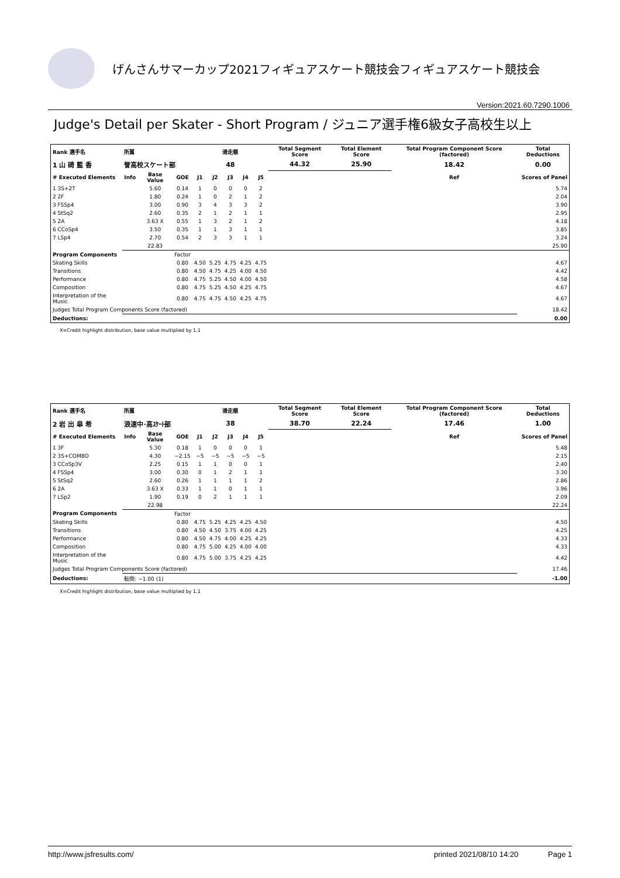げんさんサマーカップ2021フィギュアスケート競技会フィギュアスケート競技会
Version:2021.60.7290.1006
Judge's Detail per Skater - Short Program / ジュニア選手権6級女子高校生以上
| Rank 選手名 | 所属 | | | 滑走順 | | | | | Total Segment Score | Total Element Score | Total Program Component Score (factored) | Total Deductions |
| --- | --- | --- | --- | --- | --- | --- | --- | --- | --- | --- | --- | --- |
| 1 山 碕 藍 香 | 誉高校スケート部 | | | 48 | | | | | 44.32 | 25.90 | 18.42 | 0.00 |
| # Executed Elements | Info | Base Value | GOE | J1 | J2 | J3 | J4 | J5 | | | Ref | Scores of Panel |
| 1 3S+2T | | 5.60 | 0.14 | 1 | 0 | 0 | 0 | 2 | | | | 5.74 |
| 2 2F | | 1.80 | 0.24 | 1 | 0 | 2 | 1 | 2 | | | | 2.04 |
| 3 FSSp4 | | 3.00 | 0.90 | 3 | 4 | 3 | 3 | 2 | | | | 3.90 |
| 4 StSq2 | | 2.60 | 0.35 | 2 | 1 | 2 | 1 | 1 | | | | 2.95 |
| 5 2A | | 3.63 X | 0.55 | 1 | 3 | 2 | 1 | 2 | | | | 4.18 |
| 6 CCoSp4 | | 3.50 | 0.35 | 1 | 1 | 3 | 1 | 1 | | | | 3.85 |
| 7 LSp4 | | 2.70 | 0.54 | 2 | 3 | 3 | 1 | 1 | | | | 3.24 |
| | | 22.83 | | | | | | | | | | 25.90 |
| Program Components | | | Factor | | | | | | | | | |
| Skating Skills | | | 0.80 | 4.50 | 5.25 | 4.75 | 4.25 | 4.75 | | | | 4.67 |
| Transitions | | | 0.80 | 4.50 | 4.75 | 4.25 | 4.00 | 4.50 | | | | 4.42 |
| Performance | | | 0.80 | 4.75 | 5.25 | 4.50 | 4.00 | 4.50 | | | | 4.58 |
| Composition | | | 0.80 | 4.75 | 5.25 | 4.50 | 4.25 | 4.75 | | | | 4.67 |
| Interpretation of the Music | | | 0.80 | 4.75 | 4.75 | 4.50 | 4.25 | 4.75 | | | | 4.67 |
| Judges Total Program Components Score (factored) | | | | | | | | | | | | 18.42 |
| Deductions: | | | | | | | | | | | | 0.00 |
X=Credit highlight distribution, base value multiplied by 1.1
| Rank 選手名 | 所属 | | | 滑走順 | | | | | Total Segment Score | Total Element Score | Total Program Component Score (factored) | Total Deductions |
| --- | --- | --- | --- | --- | --- | --- | --- | --- | --- | --- | --- | --- |
| 2 岩 出 皐 希 | 浪速中･高ｽｹｰﾄ部 | | | 38 | | | | | 38.70 | 22.24 | 17.46 | 1.00 |
| # Executed Elements | Info | Base Value | GOE | J1 | J2 | J3 | J4 | J5 | | | Ref | Scores of Panel |
| 1 3F | | 5.30 | 0.18 | 1 | 0 | 0 | 0 | 1 | | | | 5.48 |
| 2 3S+COMBO | | 4.30 | −2.15 | −5 | −5 | −5 | −5 | −5 | | | | 2.15 |
| 3 CCoSp3V | | 2.25 | 0.15 | 1 | 1 | 0 | 0 | 1 | | | | 2.40 |
| 4 FSSp4 | | 3.00 | 0.30 | 0 | 1 | 2 | 1 | 1 | | | | 3.30 |
| 5 StSq2 | | 2.60 | 0.26 | 1 | 1 | 1 | 1 | 2 | | | | 2.86 |
| 6 2A | | 3.63 X | 0.33 | 1 | 1 | 0 | 1 | 1 | | | | 3.96 |
| 7 LSp2 | | 1.90 | 0.19 | 0 | 2 | 1 | 1 | 1 | | | | 2.09 |
| | | 22.98 | | | | | | | | | | 22.24 |
| Program Components | | | Factor | | | | | | | | | |
| Skating Skills | | | 0.80 | 4.75 | 5.25 | 4.25 | 4.25 | 4.50 | | | | 4.50 |
| Transitions | | | 0.80 | 4.50 | 4.50 | 3.75 | 4.00 | 4.25 | | | | 4.25 |
| Performance | | | 0.80 | 4.50 | 4.75 | 4.00 | 4.25 | 4.25 | | | | 4.33 |
| Composition | | | 0.80 | 4.75 | 5.00 | 4.25 | 4.00 | 4.00 | | | | 4.33 |
| Interpretation of the Music | | | 0.80 | 4.75 | 5.00 | 3.75 | 4.25 | 4.25 | | | | 4.42 |
| Judges Total Program Components Score (factored) | | | | | | | | | | | | 17.46 |
| Deductions: | 転倒: −1.00 (1) | | | | | | | | | | | -1.00 |
X=Credit highlight distribution, base value multiplied by 1.1
http://www.jsfresults.com/ printed 2021/08/10 14:20 Page 1